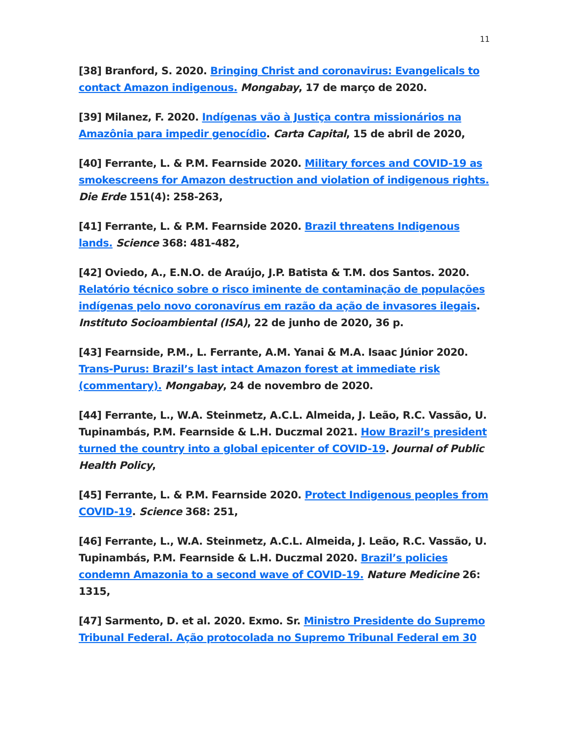11
[38] Branford, S. 2020. Bringing Christ and coronavirus: Evangelicals to contact Amazon indigenous. Mongabay, 17 de março de 2020.
[39] Milanez, F. 2020. Indígenas vão à Justiça contra missionários na Amazônia para impedir genocídio. Carta Capital, 15 de abril de 2020,
[40] Ferrante, L. & P.M. Fearnside 2020. Military forces and COVID-19 as smokescreens for Amazon destruction and violation of indigenous rights. Die Erde 151(4): 258-263,
[41] Ferrante, L. & P.M. Fearnside 2020. Brazil threatens Indigenous lands. Science 368: 481-482,
[42] Oviedo, A., E.N.O. de Araújo, J.P. Batista & T.M. dos Santos. 2020. Relatório técnico sobre o risco iminente de contaminação de populações indígenas pelo novo coronavírus em razão da ação de invasores ilegais. Instituto Socioambiental (ISA), 22 de junho de 2020, 36 p.
[43] Fearnside, P.M., L. Ferrante, A.M. Yanai & M.A. Isaac Júnior 2020. Trans-Purus: Brazil’s last intact Amazon forest at immediate risk (commentary). Mongabay, 24 de novembro de 2020.
[44] Ferrante, L., W.A. Steinmetz, A.C.L. Almeida, J. Leão, R.C. Vassão, U. Tupinambás, P.M. Fearnside & L.H. Duczmal 2021. How Brazil’s president turned the country into a global epicenter of COVID-19. Journal of Public Health Policy,
[45] Ferrante, L. & P.M. Fearnside 2020. Protect Indigenous peoples from COVID-19. Science 368: 251,
[46] Ferrante, L., W.A. Steinmetz, A.C.L. Almeida, J. Leão, R.C. Vassão, U. Tupinambás, P.M. Fearnside & L.H. Duczmal 2020. Brazil’s policies condemn Amazonia to a second wave of COVID-19. Nature Medicine 26: 1315,
[47] Sarmento, D. et al. 2020. Exmo. Sr. Ministro Presidente do Supremo Tribunal Federal. Ação protocolada no Supremo Tribunal Federal em 30